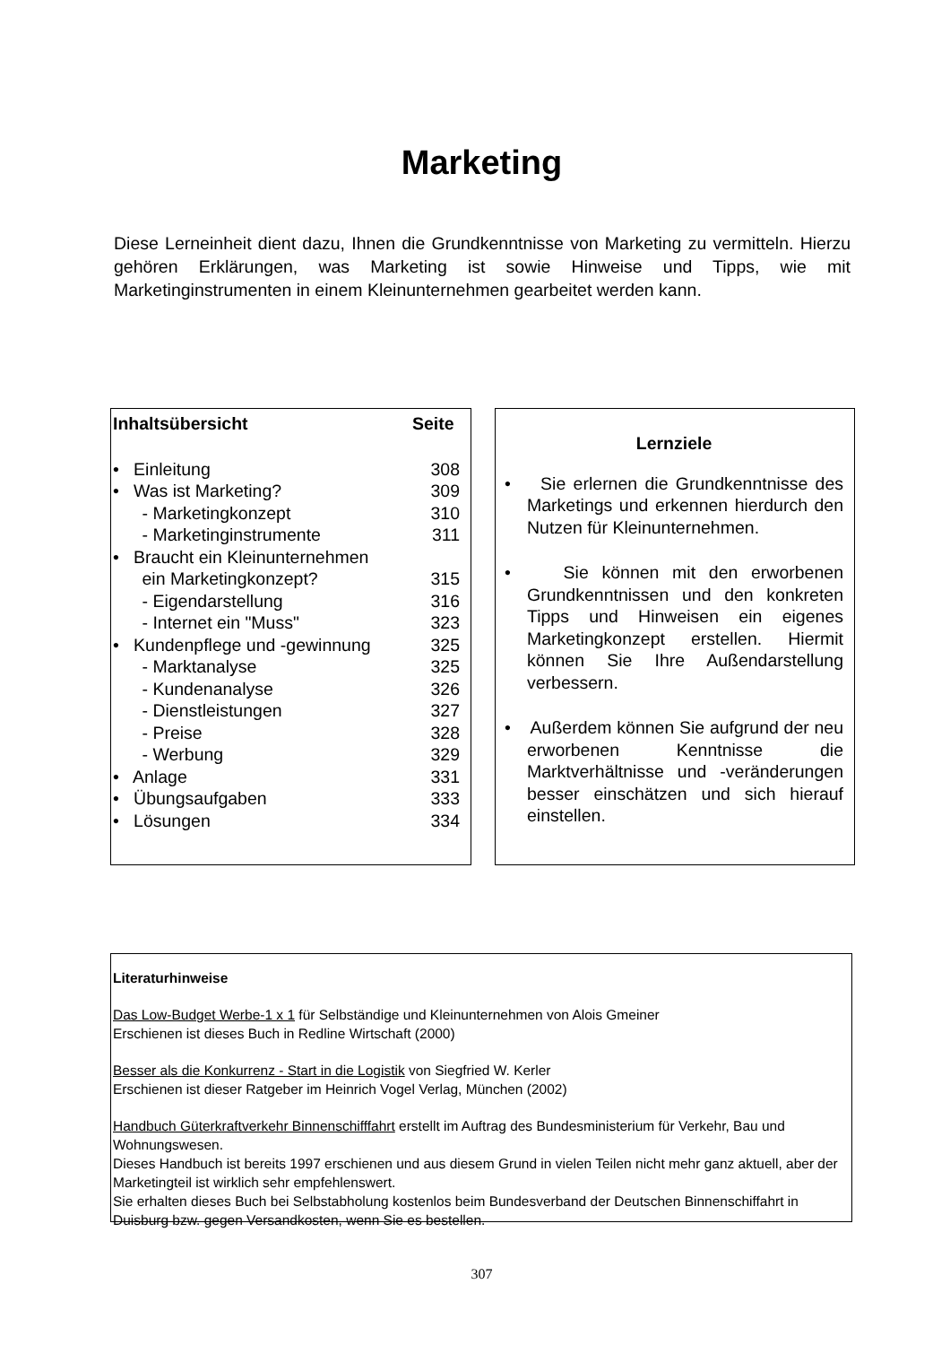Marketing
Diese Lerneinheit dient dazu, Ihnen die Grundkenntnisse von Marketing zu vermitteln. Hierzu gehören Erklärungen, was Marketing ist sowie Hinweise und Tipps, wie mit Marketinginstrumenten in einem Kleinunternehmen gearbeitet werden kann.
| Inhaltsübersicht | Seite |
| --- | --- |
| • Einleitung | 308 |
| • Was ist Marketing? | 309 |
| - Marketingkonzept | 310 |
| - Marketinginstrumente | 311 |
| • Braucht ein Kleinunternehmen ein Marketingkonzept? | 315 |
| - Eigendarstellung | 316 |
| - Internet ein "Muss" | 323 |
| • Kundenpflege und -gewinnung | 325 |
| - Marktanalyse | 325 |
| - Kundenanalyse | 326 |
| - Dienstleistungen | 327 |
| - Preise | 328 |
| - Werbung | 329 |
| • Anlage | 331 |
| • Übungsaufgaben | 333 |
| • Lösungen | 334 |
Lernziele
• Sie erlernen die Grundkenntnisse des Marketings und erkennen hierdurch den Nutzen für Kleinunternehmen.
• Sie können mit den erworbenen Grundkenntnissen und den konkreten Tipps und Hinweisen ein eigenes Marketingkonzept erstellen. Hiermit können Sie Ihre Außendarstellung verbessern.
• Außerdem können Sie aufgrund der neu erworbenen Kenntnisse die Marktverhältnisse und -veränderungen besser einschätzen und sich hierauf einstellen.
Literaturhinweise
Das Low-Budget Werbe-1 x 1 für Selbständige und Kleinunternehmen von Alois Gmeiner
Erschienen ist dieses Buch in Redline Wirtschaft (2000)
Besser als die Konkurrenz - Start in die Logistik von Siegfried W. Kerler
Erschienen ist dieser Ratgeber im Heinrich Vogel Verlag, München (2002)
Handbuch Güterkraftverkehr Binnenschifffahrt erstellt im Auftrag des Bundesministerium für Verkehr, Bau und Wohnungswesen.
Dieses Handbuch ist bereits 1997 erschienen und aus diesem Grund in vielen Teilen nicht mehr ganz aktuell, aber der Marketingteil ist wirklich sehr empfehlenswert.
Sie erhalten dieses Buch bei Selbstabholung kostenlos beim Bundesverband der Deutschen Binnenschiffahrt in Duisburg bzw. gegen Versandkosten, wenn Sie es bestellen.
307